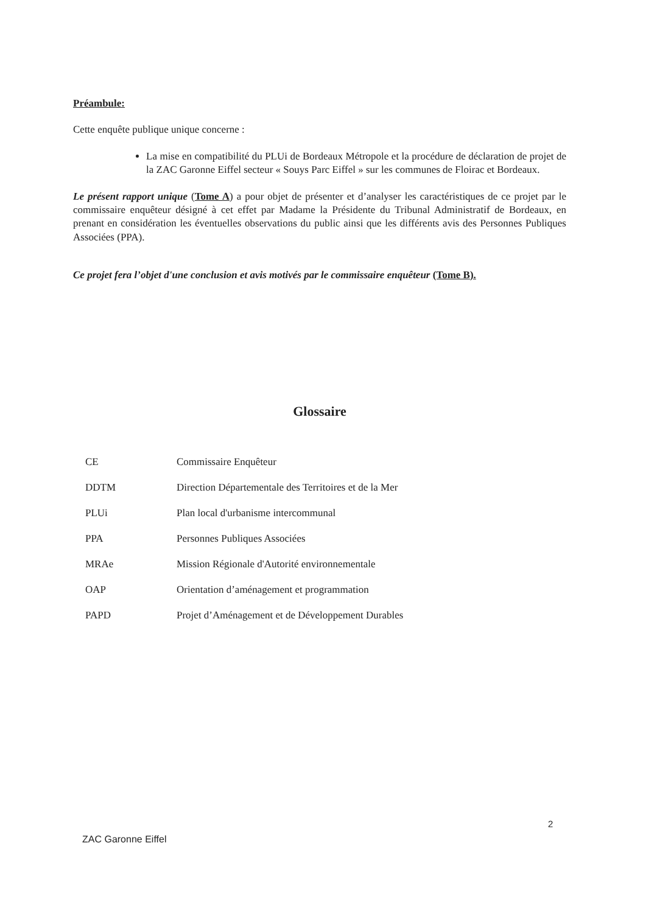Préambule:
Cette enquête publique unique concerne :
La mise en compatibilité du PLUi de Bordeaux Métropole et la procédure de déclaration de projet de la ZAC Garonne Eiffel secteur « Souys Parc Eiffel » sur les communes de Floirac et Bordeaux.
Le présent rapport unique (Tome A) a pour objet de présenter et d’analyser les caractéristiques de ce projet par le commissaire enquêteur désigné à cet effet par Madame la Présidente du Tribunal Administratif de Bordeaux, en prenant en considération les éventuelles observations du public ainsi que les différents avis des Personnes Publiques Associées (PPA).
Ce projet fera l’objet d'une conclusion et avis motivés par le commissaire enquêteur (Tome B).
Glossaire
| CE | Commissaire Enquêteur |
| DDTM | Direction Départementale des Territoires et de la Mer |
| PLUi | Plan local d'urbanisme intercommunal |
| PPA | Personnes Publiques Associées |
| MRAe | Mission Régionale d'Autorité environnementale |
| OAP | Orientation d’aménagement et programmation |
| PAPD | Projet d’Aménagement et de Développement Durables |
2
ZAC Garonne Eiffel